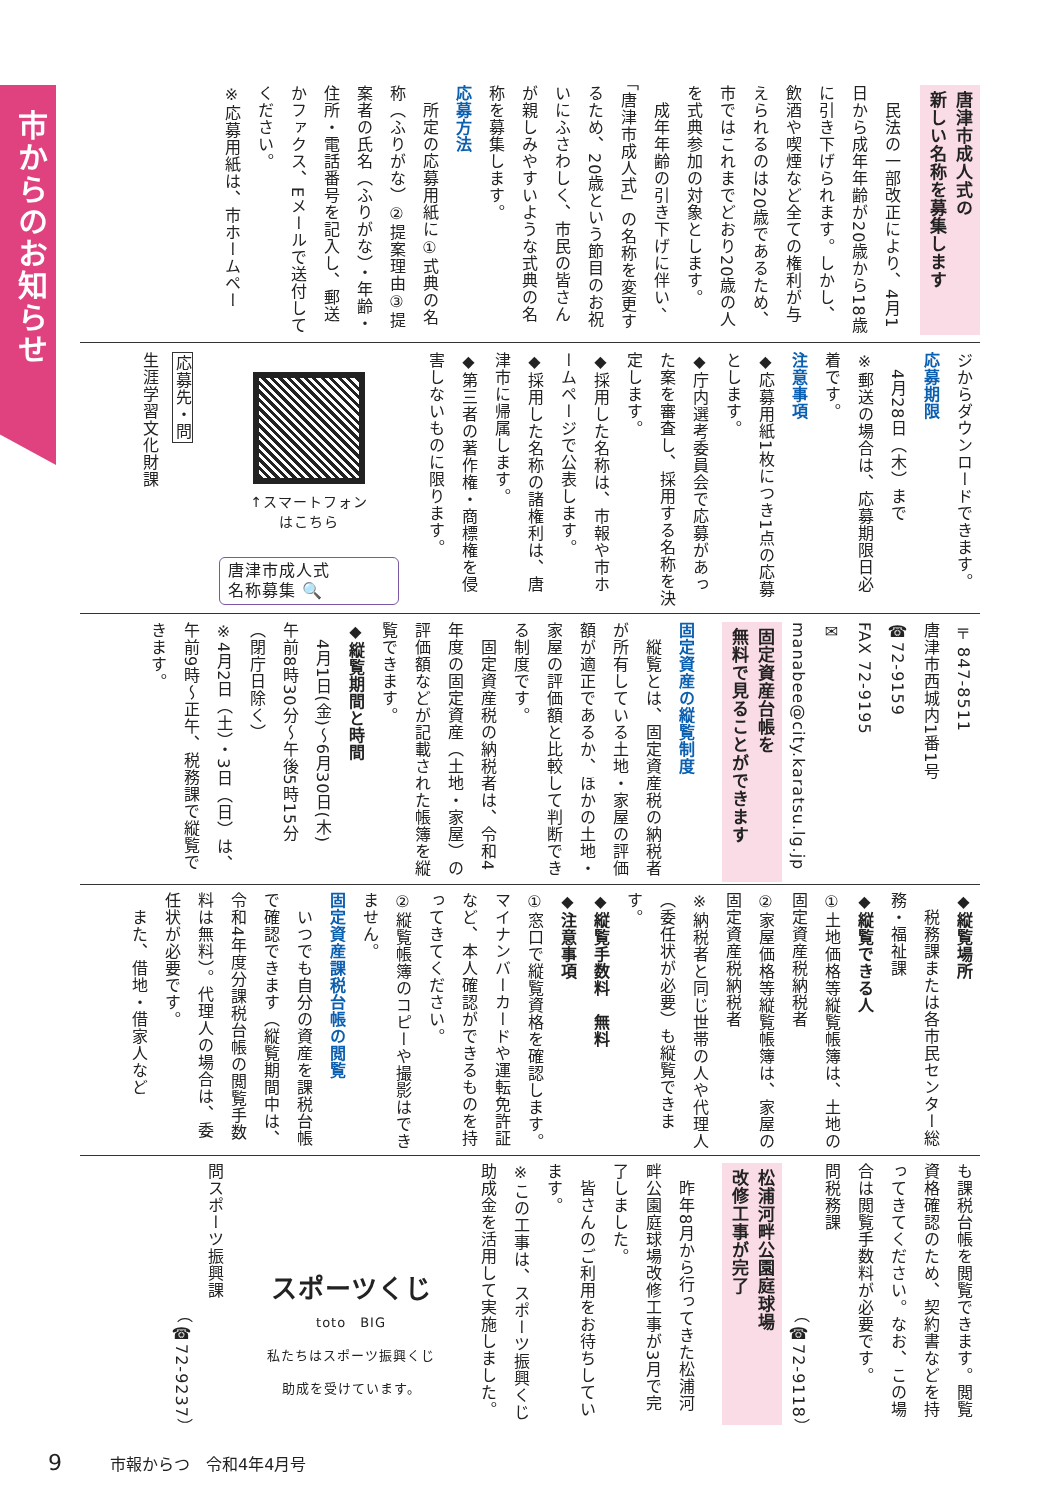市からのお知らせ
唐津市成人式の
新しい名称を募集します
　民法の一部改正により、4月1日から成年年齢が20歳から18歳に引き下げられます。しかし、飲酒や喫煙など全ての権利が与えられるのは20歳であるため、市ではこれまでどおり20歳の人を式典参加の対象とします。
　成年年齢の引き下げに伴い、「唐津市成人式」の名称を変更するため、20歳という節目のお祝いにふさわしく、市民の皆さんが親しみやすいような式典の名称を募集します。
応募方法
　所定の応募用紙に①式典の名称（ふりがな）②提案理由③提案者の氏名（ふりがな）・年齢・住所・電話番号を記入し、郵送かファクス、Eメールで送付してください。
※応募用紙は、市ホームペー
ジからダウンロードできます。
応募期限
　4月28日（木）まで
※郵送の場合は、応募期限日必着です。
注意事項
◆応募用紙1枚につき1点の応募とします。
◆庁内選考委員会で応募があった案を審査し、採用する名称を決定します。
◆採用した名称は、市報や市ホームページで公表します。
◆採用した名称の諸権利は、唐津市に帰属します。
◆第三者の著作権・商標権を侵害しないものに限ります。
↑スマートフォン
はこちら
唐津市成人式
名称募集 🔍
応募先・問
生涯学習文化財課
〒847-8511
唐津市西城内1番1号
☎72-9159
FAX 72-9195
✉manabee@city.karatsu.lg.jp
固定資産台帳を
無料で見ることができます
固定資産の縦覧制度
　縦覧とは、固定資産税の納税者が所有している土地・家屋の評価額が適正であるか、ほかの土地・家屋の評価額と比較して判断できる制度です。
　固定資産税の納税者は、令和4年度の固定資産（土地・家屋）の評価額などが記載された帳簿を縦覧できます。
◆縦覧期間と時間
　4月1日(金)～6月30日(木)
午前8時30分～午後5時15分
（閉庁日除く）
※4月2日（土）・3日（日）は、午前9時～正午、税務課で縦覧できます。
◆縦覧場所
　税務課または各市民センター総務・福祉課
◆縦覧できる人
①土地価格等縦覧帳簿は、土地の固定資産税納税者
②家屋価格等縦覧帳簿は、家屋の固定資産税納税者
※納税者と同じ世帯の人や代理人（委任状が必要）も縦覧できます。
◆縦覧手数料　無料
◆注意事項
①窓口で縦覧資格を確認します。マイナンバーカードや運転免許証など、本人確認ができるものを持ってきてください。
②縦覧帳簿のコピーや撮影はできません。
固定資産課税台帳の閲覧
　いつでも自分の資産を課税台帳で確認できます（縦覧期間中は、令和4年度分課税台帳の閲覧手数料は無料）。代理人の場合は、委任状が必要です。
　また、借地・借家人など
も課税台帳を閲覧できます。閲覧資格確認のため、契約書などを持ってきてください。なお、この場合は閲覧手数料が必要です。
問税務課
（☎72-9118）
松浦河畔公園庭球場
改修工事が完了
　昨年8月から行ってきた松浦河畔公園庭球場改修工事が3月で完了しました。
　皆さんのご利用をお待ちしています。
※この工事は、スポーツ振興くじ助成金を活用して実施しました。
スポーツくじ
toto　BIG
私たちはスポーツ振興くじ
助成を受けています。
問スポーツ振興課
（☎72-9237）
9　　　市報からつ　令和4年4月号